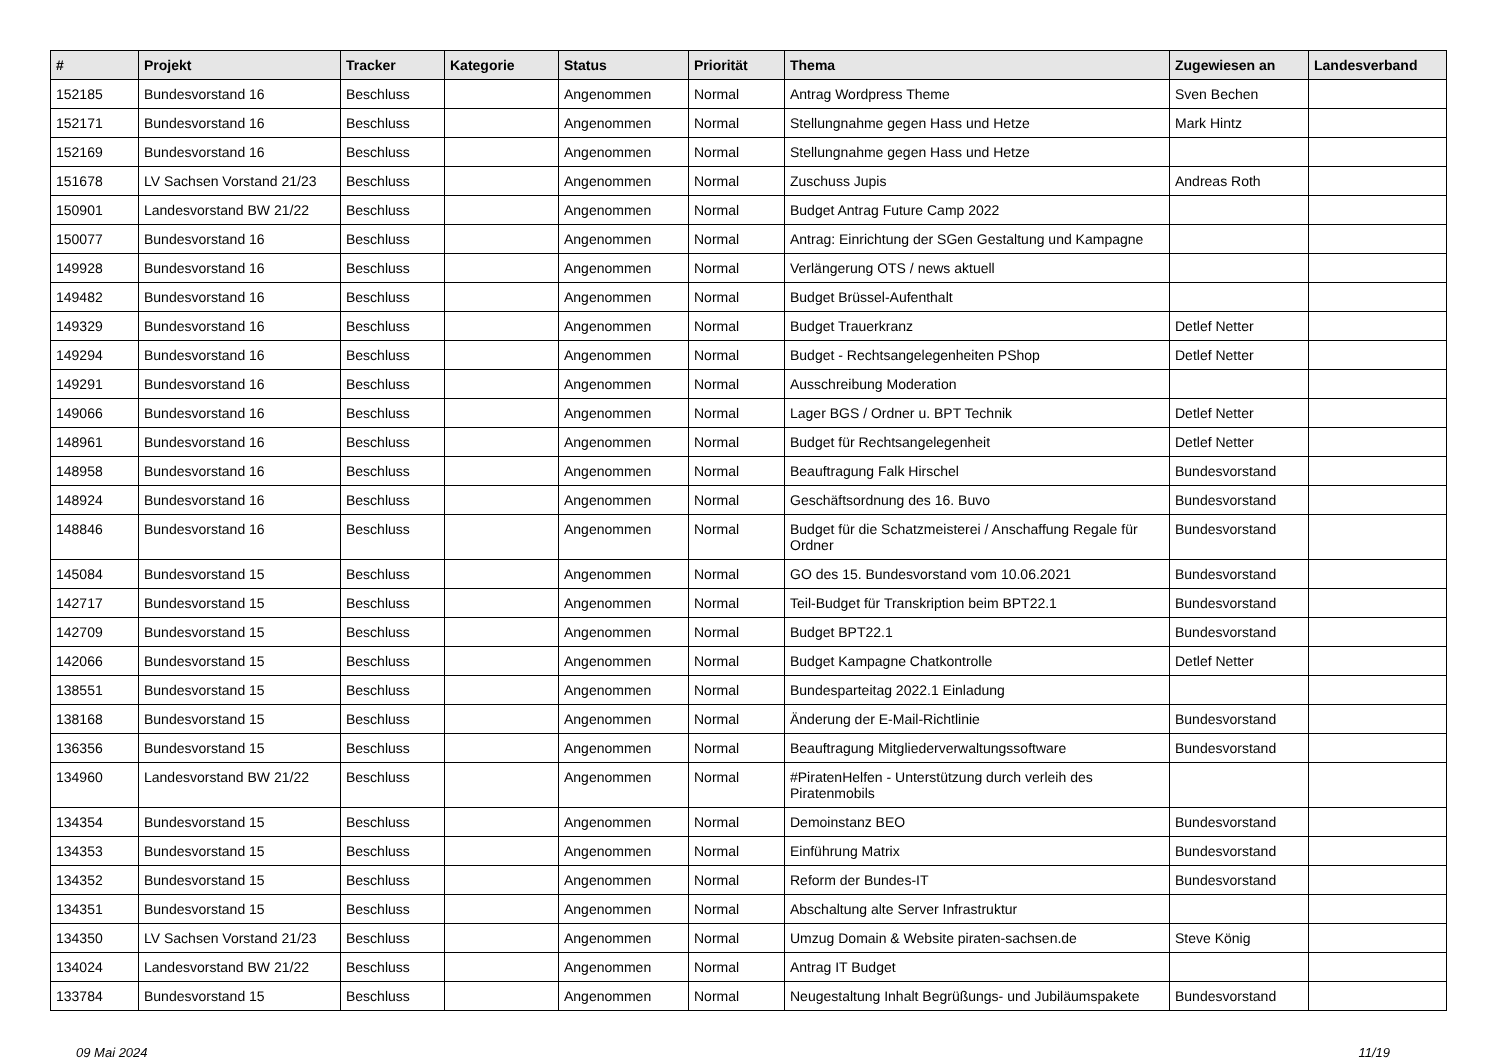| # | Projekt | Tracker | Kategorie | Status | Priorität | Thema | Zugewiesen an | Landesverband |
| --- | --- | --- | --- | --- | --- | --- | --- | --- |
| 152185 | Bundesvorstand 16 | Beschluss | | Angenommen | Normal | Antrag Wordpress Theme | Sven Bechen | |
| 152171 | Bundesvorstand 16 | Beschluss | | Angenommen | Normal | Stellungnahme gegen Hass und Hetze | Mark Hintz | |
| 152169 | Bundesvorstand 16 | Beschluss | | Angenommen | Normal | Stellungnahme gegen Hass und Hetze | | |
| 151678 | LV Sachsen Vorstand 21/23 | Beschluss | | Angenommen | Normal | Zuschuss Jupis | Andreas Roth | |
| 150901 | Landesvorstand BW 21/22 | Beschluss | | Angenommen | Normal | Budget Antrag Future Camp 2022 | | |
| 150077 | Bundesvorstand 16 | Beschluss | | Angenommen | Normal | Antrag: Einrichtung der SGen Gestaltung und Kampagne | | |
| 149928 | Bundesvorstand 16 | Beschluss | | Angenommen | Normal | Verlängerung OTS / news aktuell | | |
| 149482 | Bundesvorstand 16 | Beschluss | | Angenommen | Normal | Budget Brüssel-Aufenthalt | | |
| 149329 | Bundesvorstand 16 | Beschluss | | Angenommen | Normal | Budget Trauerkranz | Detlef Netter | |
| 149294 | Bundesvorstand 16 | Beschluss | | Angenommen | Normal | Budget - Rechtsangelegenheiten PShop | Detlef Netter | |
| 149291 | Bundesvorstand 16 | Beschluss | | Angenommen | Normal | Ausschreibung Moderation | | |
| 149066 | Bundesvorstand 16 | Beschluss | | Angenommen | Normal | Lager BGS / Ordner u. BPT Technik | Detlef Netter | |
| 148961 | Bundesvorstand 16 | Beschluss | | Angenommen | Normal | Budget für Rechtsangelegenheit | Detlef Netter | |
| 148958 | Bundesvorstand 16 | Beschluss | | Angenommen | Normal | Beauftragung Falk Hirschel | Bundesvorstand | |
| 148924 | Bundesvorstand 16 | Beschluss | | Angenommen | Normal | Geschäftsordnung des 16. Buvo | Bundesvorstand | |
| 148846 | Bundesvorstand 16 | Beschluss | | Angenommen | Normal | Budget für die Schatzmeisterei / Anschaffung Regale für Ordner | Bundesvorstand | |
| 145084 | Bundesvorstand 15 | Beschluss | | Angenommen | Normal | GO des 15. Bundesvorstand vom 10.06.2021 | Bundesvorstand | |
| 142717 | Bundesvorstand 15 | Beschluss | | Angenommen | Normal | Teil-Budget für Transkription beim BPT22.1 | Bundesvorstand | |
| 142709 | Bundesvorstand 15 | Beschluss | | Angenommen | Normal | Budget BPT22.1 | Bundesvorstand | |
| 142066 | Bundesvorstand 15 | Beschluss | | Angenommen | Normal | Budget Kampagne Chatkontrolle | Detlef Netter | |
| 138551 | Bundesvorstand 15 | Beschluss | | Angenommen | Normal | Bundesparteitag 2022.1 Einladung | | |
| 138168 | Bundesvorstand 15 | Beschluss | | Angenommen | Normal | Änderung der E-Mail-Richtlinie | Bundesvorstand | |
| 136356 | Bundesvorstand 15 | Beschluss | | Angenommen | Normal | Beauftragung Mitgliederverwaltungssoftware | Bundesvorstand | |
| 134960 | Landesvorstand BW 21/22 | Beschluss | | Angenommen | Normal | #PiratenHelfen - Unterstützung durch verleih des Piratenmobils | | |
| 134354 | Bundesvorstand 15 | Beschluss | | Angenommen | Normal | Demoinstanz BEO | Bundesvorstand | |
| 134353 | Bundesvorstand 15 | Beschluss | | Angenommen | Normal | Einführung Matrix | Bundesvorstand | |
| 134352 | Bundesvorstand 15 | Beschluss | | Angenommen | Normal | Reform der Bundes-IT | Bundesvorstand | |
| 134351 | Bundesvorstand 15 | Beschluss | | Angenommen | Normal | Abschaltung alte Server Infrastruktur | | |
| 134350 | LV Sachsen Vorstand 21/23 | Beschluss | | Angenommen | Normal | Umzug Domain & Website piraten-sachsen.de | Steve König | |
| 134024 | Landesvorstand BW 21/22 | Beschluss | | Angenommen | Normal | Antrag IT Budget | | |
| 133784 | Bundesvorstand 15 | Beschluss | | Angenommen | Normal | Neugestaltung Inhalt Begrüßungs- und Jubiläumspakete | Bundesvorstand | |
09 Mai 2024 11/19